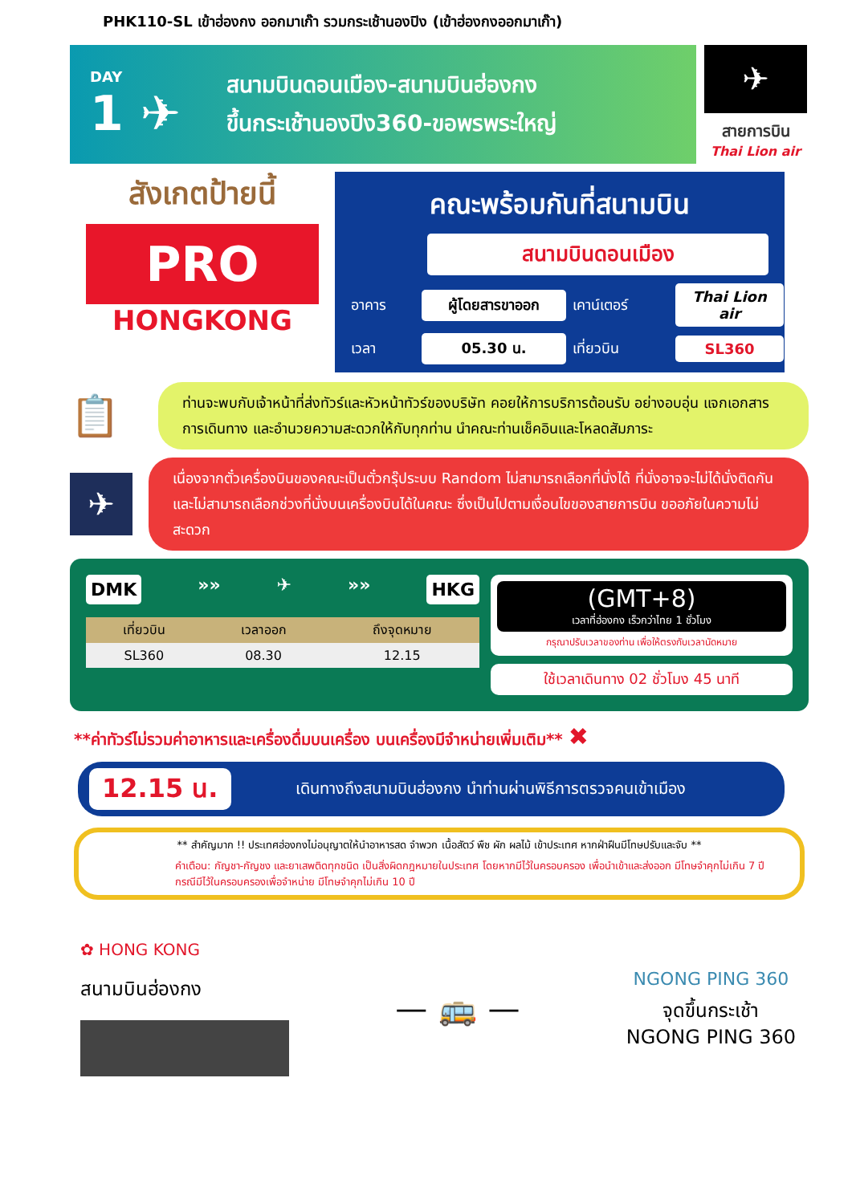PHK110-SL เข้าฮ่องกง ออกมาเก๊า รวมกระเช้านองปิง (เข้าฮ่องกงออกมาเก๊า)
DAY
1 ✈
สนามบินดอนเมือง-สนามบินฮ่องกง
ขึ้นกระเช้านองปิง360-ขอพรพระใหญ่
✈
สายการบิน
Thai Lion air
สังเกตป้ายนี้
PRO
HONGKONG
คณะพร้อมกันที่สนามบิน
สนามบินดอนเมือง
อาคาร ผู้โดยสารขาออก เคาน์เตอร์ Thai Lion air เวลา 05.30 น. เที่ยวบิน SL360
📋
ท่านจะพบกับเจ้าหน้าที่ส่งทัวร์และหัวหน้าทัวร์ของบริษัท คอยให้การบริการต้อนรับ อย่างอบอุ่น แจกเอกสารการเดินทาง และอำนวยความสะดวกให้กับทุกท่าน นำคณะท่านเช็คอินและโหลดสัมภาระ
✈
เนื่องจากตั๋วเครื่องบินของคณะเป็นตั๋วกรุ๊ประบบ Random ไม่สามารถเลือกที่นั่งได้ ที่นั่งอาจจะไม่ได้นั่งติดกัน และไม่สามารถเลือกช่วงที่นั่งบนเครื่องบินได้ในคณะ ซึ่งเป็นไปตามเงื่อนไขของสายการบิน ขออภัยในความไม่สะดวก
DMK »» ✈ »» HKG
| เที่ยวบิน | เวลาออก | ถึงจุดหมาย |
| --- | --- | --- |
| SL360 | 08.30 | 12.15 |
(GMT+8)
เวลาที่ฮ่องกง เร็วกว่าไทย 1 ชั่วโมง
กรุณาปรับเวลาของท่าน เพื่อให้ตรงกับเวลานัดหมาย
ใช้เวลาเดินทาง 02 ชั่วโมง 45 นาที
**ค่าทัวร์ไม่รวมค่าอาหารและเครื่องดื่มบนเครื่อง บนเครื่องมีจำหน่ายเพิ่มเติม** ✖
12.15 น. เดินทางถึงสนามบินฮ่องกง นำท่านผ่านพิธีการตรวจคนเข้าเมือง
** สำคัญมาก !! ประเทศฮ่องกงไม่อนุญาตให้นำอาหารสด จำพวก เนื้อสัตว์ พืช ผัก ผลไม้ เข้าประเทศ หากฝ่าฝืนมีโทษปรับและจับ **
คำเตือน: กัญชา-กัญชง และยาเสพติดทุกชนิด เป็นสิ่งผิดกฎหมายในประเทศ โดยหากมีไว้ในครอบครอง เพื่อนำเข้าและส่งออก มีโทษจำคุกไม่เกิน 7 ปี กรณีมีไว้ในครอบครองเพื่อจำหน่าย มีโทษจำคุกไม่เกิน 10 ปี
✿ HONG KONG
สนามบินฮ่องกง
— 🚌 —
NGONG PING 360
จุดขึ้นกระเช้า
NGONG PING 360